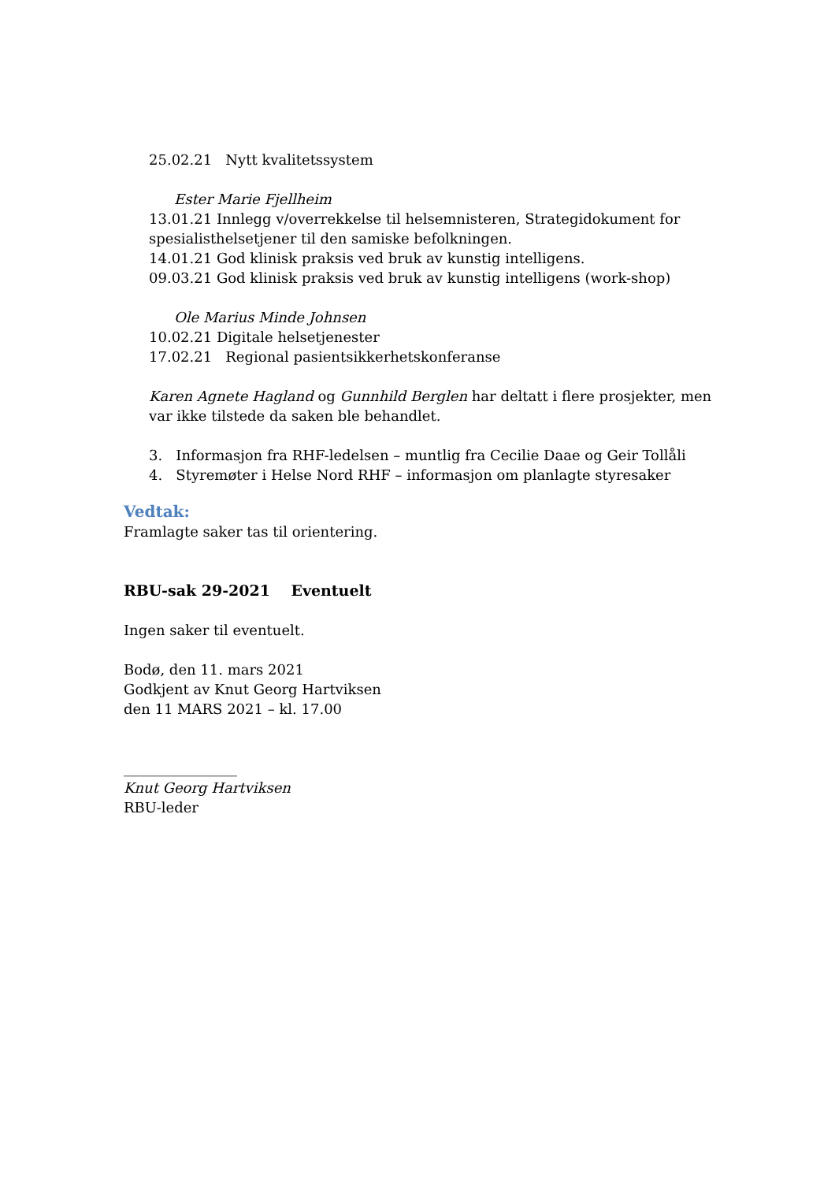25.02.21 Nytt kvalitetssystem
Ester Marie Fjellheim
13.01.21 Innlegg v/overrekkelse til helsemnisteren, Strategidokument for spesialisthelsetjener til den samiske befolkningen.
14.01.21 God klinisk praksis ved bruk av kunstig intelligens.
09.03.21 God klinisk praksis ved bruk av kunstig intelligens (work-shop)
Ole Marius Minde Johnsen
10.02.21 Digitale helsetjenester
17.02.21 Regional pasientsikkerhetskonferanse
Karen Agnete Hagland og Gunnhild Berglen har deltatt i flere prosjekter, men var ikke tilstede da saken ble behandlet.
3. Informasjon fra RHF-ledelsen – muntlig fra Cecilie Daae og Geir Tollåli
4. Styremøter i Helse Nord RHF – informasjon om planlagte styresaker
Vedtak:
Framlagte saker tas til orientering.
RBU-sak 29-2021 Eventuelt
Ingen saker til eventuelt.
Bodø, den 11. mars 2021
Godkjent av Knut Georg Hartviksen
den 11 MARS 2021 – kl. 17.00
________________
Knut Georg Hartviksen
RBU-leder